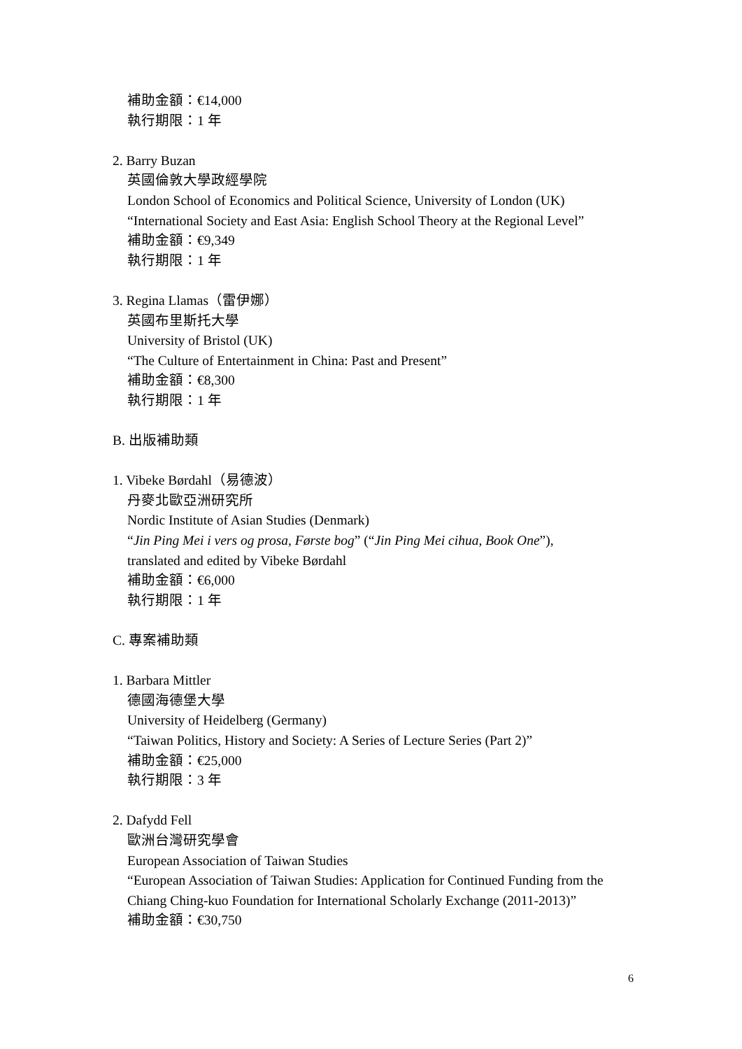補助金額：€14,000
執行期限：1 年
2. Barry Buzan
英國倫敦大學政經學院
London School of Economics and Political Science, University of London (UK)
“International Society and East Asia: English School Theory at the Regional Level”
補助金額：€9,349
執行期限：1 年
3. Regina Llamas（雷伊娜）
英國布里斯托大學
University of Bristol (UK)
“The Culture of Entertainment in China: Past and Present”
補助金額：€8,300
執行期限：1 年
B. 出版補助類
1. Vibeke Børdahl（易德波）
丹麥北歐亞洲研究所
Nordic Institute of Asian Studies (Denmark)
“Jin Ping Mei i vers og prosa, Første bog” (“Jin Ping Mei cihua, Book One”),
translated and edited by Vibeke Børdahl
補助金額：€6,000
執行期限：1 年
C. 專案補助類
1. Barbara Mittler
德國海德堡大學
University of Heidelberg (Germany)
“Taiwan Politics, History and Society: A Series of Lecture Series (Part 2)”
補助金額：€25,000
執行期限：3 年
2. Dafydd Fell
歐洲台灣研究學會
European Association of Taiwan Studies
“European Association of Taiwan Studies: Application for Continued Funding from the Chiang Ching-kuo Foundation for International Scholarly Exchange (2011-2013)”
補助金額：€30,750
6